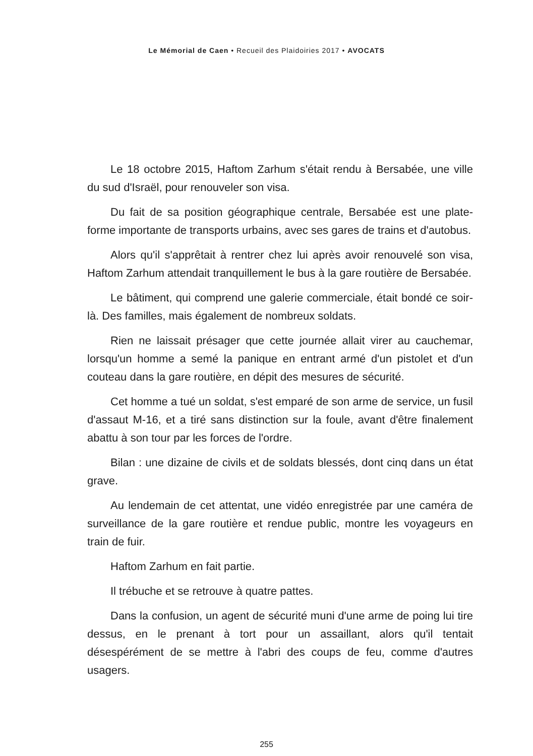Le Mémorial de Caen • Recueil des Plaidoiries 2017 • AVOCATS
Le 18 octobre 2015, Haftom Zarhum s'était rendu à Bersabée, une ville du sud d'Israël, pour renouveler son visa.
Du fait de sa position géographique centrale, Bersabée est une plate-forme importante de transports urbains, avec ses gares de trains et d'autobus.
Alors qu'il s'apprêtait à rentrer chez lui après avoir renouvelé son visa, Haftom Zarhum attendait tranquillement le bus à la gare routière de Bersabée.
Le bâtiment, qui comprend une galerie commerciale, était bondé ce soir-là. Des familles, mais également de nombreux soldats.
Rien ne laissait présager que cette journée allait virer au cauchemar, lorsqu'un homme a semé la panique en entrant armé d'un pistolet et d'un couteau dans la gare routière, en dépit des mesures de sécurité.
Cet homme a tué un soldat, s'est emparé de son arme de service, un fusil d'assaut M-16, et a tiré sans distinction sur la foule, avant d'être finalement abattu à son tour par les forces de l'ordre.
Bilan : une dizaine de civils et de soldats blessés, dont cinq dans un état grave.
Au lendemain de cet attentat, une vidéo enregistrée par une caméra de surveillance de la gare routière et rendue public, montre les voyageurs en train de fuir.
Haftom Zarhum en fait partie.
Il trébuche et se retrouve à quatre pattes.
Dans la confusion, un agent de sécurité muni d'une arme de poing lui tire dessus, en le prenant à tort pour un assaillant, alors qu'il tentait désespérément de se mettre à l'abri des coups de feu, comme d'autres usagers.
255